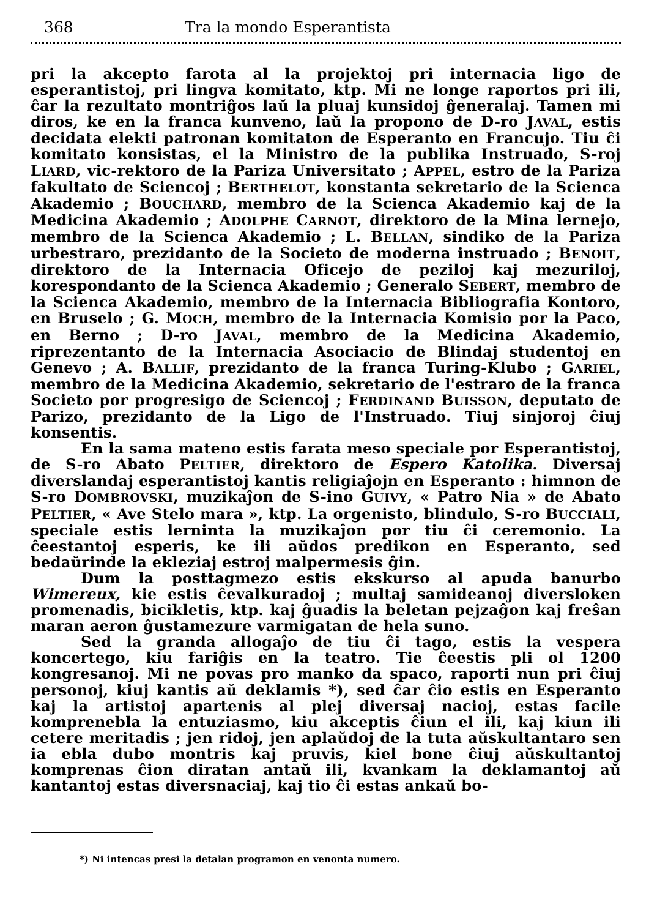368 Tra la mondo Esperantista
pri la akcepto farota al la projektoj pri internacia ligo de esperantistoj, pri lingva komitato, ktp. Mi ne longe raportos pri ili, ĉar la rezultato montriĝos laŭ la pluaj kunsidoj ĝeneralaj. Tamen mi diros, ke en la franca kunveno, laŭ la propono de D-ro JAVAL, estis decidata elekti patronan komitaton de Esperanto en Francujo. Tiu ĉi komitato konsistas, el la Ministro de la publika Instruado, S-roj LIARD, vic-rektoro de la Pariza Universitato ; APPEL, estro de la Pariza fakultato de Sciencoj ; BERTHELOT, konstanta sekretario de la Scienca Akademio ; BOUCHARD, membro de la Scienca Akademio kaj de la Medicina Akademio ; ADOLPHE CARNOT, direktoro de la Mina lernejo, membro de la Scienca Akademio ; L. BELLAN, sindiko de la Pariza urbestraro, prezidanto de la Societo de moderna instruado ; BENOIT, direktoro de la Internacia Oficejo de peziloj kaj mezuriloj, korespondanto de la Scienca Akademio ; Generalo SEBERT, membro de la Scienca Akademio, membro de la Internacia Bibliografia Kontoro, en Bruselo ; G. MOCH, membro de la Internacia Komisio por la Paco, en Berno ; D-ro JAVAL, membro de la Medicina Akademio, riprezentanto de la Internacia Asociacio de Blindaj studentoj en Genevo ; A. BALLIF, prezidanto de la franca Turing-Klubo ; GARIEL, membro de la Medicina Akademio, sekretario de l'estraro de la franca Societo por progresigo de Sciencoj ; FERDINAND BUISSON, deputato de Parizo, prezidanto de la Ligo de l'Instruado. Tiuj sinjoroj ĉiuj konsentis.
En la sama mateno estis farata meso speciale por Esperantistoj, de S-ro Abato PELTIER, direktoro de Espero Katolika. Diversaj diverslandaj esperantistoj kantis religiaĵojn en Esperanto : himnon de S-ro DOMBROVSKI, muzikaĵon de S-ino GUIVY, « Patro Nia » de Abato PELTIER, « Ave Stelo mara », ktp. La orgenisto, blindulo, S-ro BUCCIALI, speciale estis lerninta la muzikaĵon por tiu ĉi ceremonio. La ĉeestantoj esperis, ke ili aŭdos predikon en Esperanto, sed bedaŭrinde la ekleziaj estroj malpermesis ĝin.
Dum la posttagmezo estis ekskurso al apuda banurbo Wimereux, kie estis ĉevalkuradoj ; multaj samideanoj diversloken promenadis, bicikletis, ktp. kaj ĝuadis la beletan pejzaĝon kaj freŝan maran aeron ĝustamezure varmigatan de hela suno.
Sed la granda allogaĵo de tiu ĉi tago, estis la vespera koncertego, kiu fariĝis en la teatro. Tie ĉeestis pli ol 1200 kongresanoj. Mi ne povas pro manko da spaco, raporti nun pri ĉiuj personoj, kiuj kantis aŭ deklamis *), sed ĉar ĉio estis en Esperanto kaj la artistoj apartenis al plej diversaj nacioj, estas facile komprenebla la entuziasmo, kiu akceptis ĉiun el ili, kaj kiun ili cetere meritadis ; jen ridoj, jen aplaŭdoj de la tuta aŭskultantaro sen ia ebla dubo montris kaj pruvis, kiel bone ĉiuj aŭskultantoj komprenas ĉion diratan antaŭ ili, kvankam la deklamantoj aŭ kantantoj estas diversnaciaj, kaj tio ĉi estas ankaŭ bo-
*) Ni intencas presi la detalan programon en venonta numero.